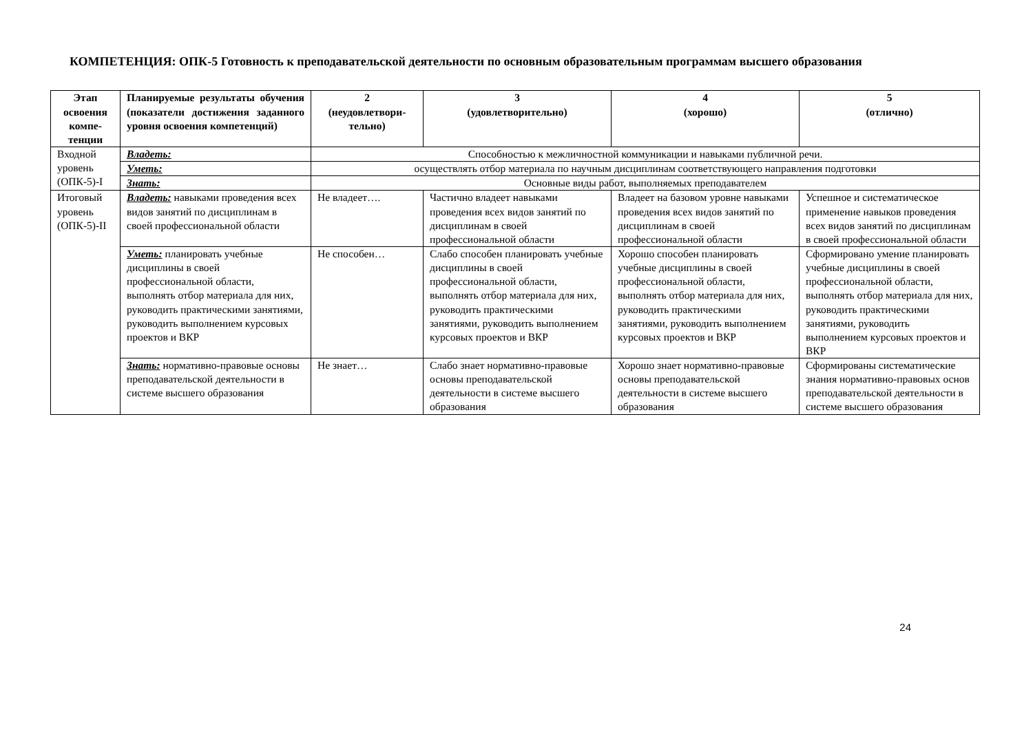КОМПЕТЕНЦИЯ: ОПК-5 Готовность к преподавательской деятельности по основным образовательным программам высшего образования
| Этап освоения компе-тенции | Планируемые результаты обучения (показатели достижения заданного уровня освоения компетенций) | 2 (неудовлетвори-тельно) | 3 (удовлетворительно) | 4 (хорошо) | 5 (отлично) |
| --- | --- | --- | --- | --- | --- |
| Входной уровень (ОПК-5)-I | Владеть: | Способностью к межличностной коммуникации и навыками публичной речи. | | | |
| | Уметь: | осуществлять отбор материала по научным дисциплинам соответствующего направления подготовки | | | |
| | Знать: | Основные виды работ, выполняемых преподавателем | | | |
| Итоговый уровень (ОПК-5)-II | Владеть: навыками проведения всех видов занятий по дисциплинам в своей профессиональной области | Не владеет…. | Частично владеет навыками проведения всех видов занятий по дисциплинам в своей профессиональной области | Владеет на базовом уровне навыками проведения всех видов занятий по дисциплинам в своей профессиональной области | Успешное и систематическое применение навыков проведения всех видов занятий по дисциплинам в своей профессиональной области |
| | Уметь: планировать учебные дисциплины в своей профессиональной области, выполнять отбор материала для них, руководить практическими занятиями, руководить выполнением курсовых проектов и ВКР | Не способен… | Слабо способен планировать учебные дисциплины в своей профессиональной области, выполнять отбор материала для них, руководить практическими занятиями, руководить выполнением курсовых проектов и ВКР | Хорошо способен планировать учебные дисциплины в своей профессиональной области, выполнять отбор материала для них, руководить практическими занятиями, руководить выполнением курсовых проектов и ВКР | Сформировано умение планировать учебные дисциплины в своей профессиональной области, выполнять отбор материала для них, руководить практическими занятиями, руководить выполнением курсовых проектов и ВКР |
| | Знать: нормативно-правовые основы преподавательской деятельности в системе высшего образования | Не знает… | Слабо знает нормативно-правовые основы преподавательской деятельности в системе высшего образования | Хорошо знает нормативно-правовые основы преподавательской деятельности в системе высшего образования | Сформированы систематические знания нормативно-правовых основ преподавательской деятельности в системе высшего образования |
24